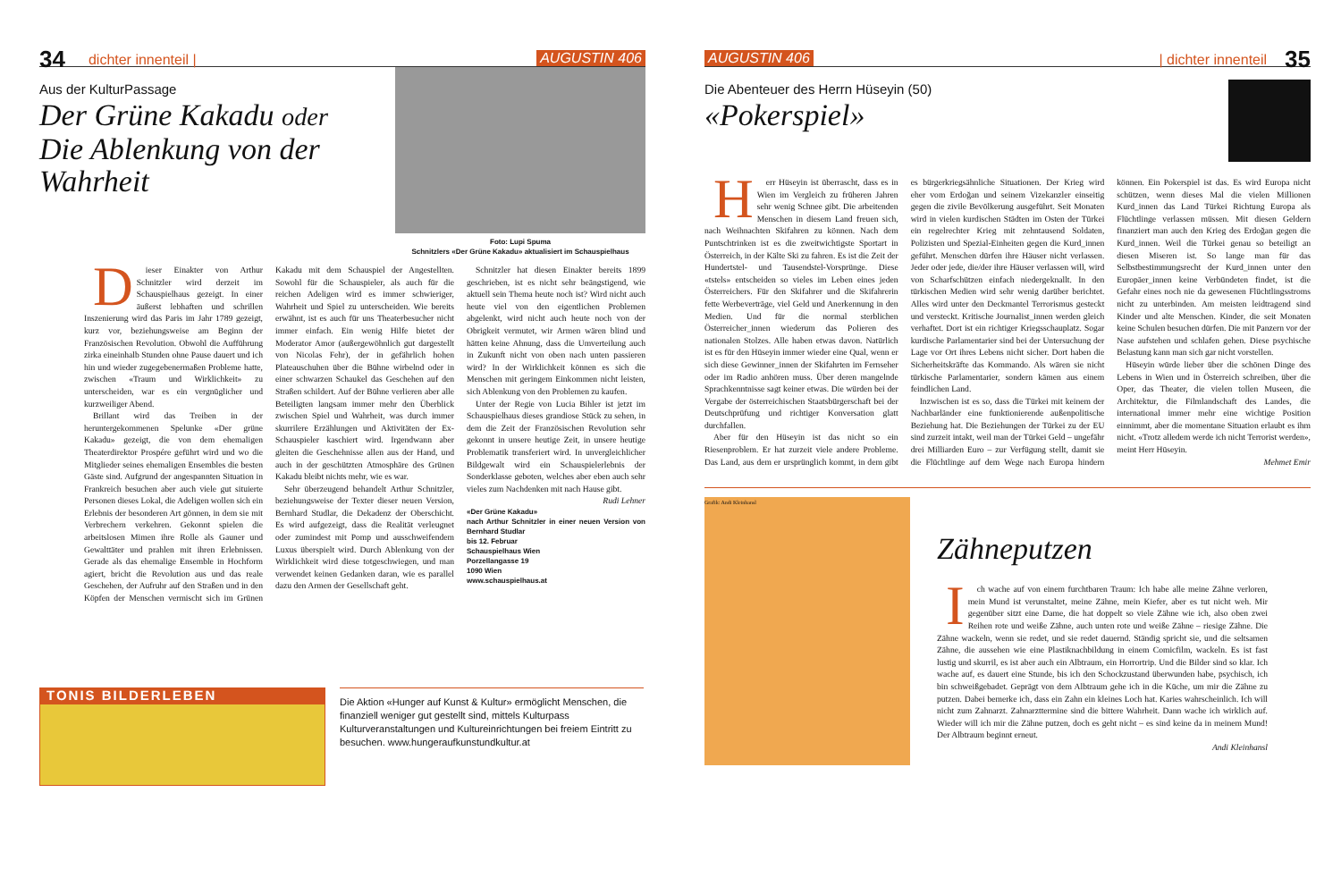34 dichter innenteil | AUGUSTIN 406
Aus der KulturPassage
Der Grüne Kakadu oder
Die Ablenkung von der Wahrheit
Foto: Lupi Spuma
Schnitzlers «Der Grüne Kakadu» aktualisiert im Schauspielhaus
Dieser Einakter von Arthur Schnitzler wird derzeit im Schauspielhaus gezeigt. In einer äußerst lebhaften und schrillen Inszenierung wird das Paris im Jahr 1789 gezeigt, kurz vor, beziehungsweise am Beginn der Französischen Revolution. Obwohl die Aufführung zirka eineinhalb Stunden ohne Pause dauert und ich hin und wieder zugegebenermaßen Probleme hatte, zwischen «Traum und Wirklichkeit» zu unterscheiden, war es ein vergnüglicher und kurzweiliger Abend.
Brillant wird das Treiben in der heruntergekommenen Spelunke «Der grüne Kakadu» gezeigt, die von dem ehemaligen Theaterdirektor Prospére geführt wird und wo die Mitglieder seines ehemaligen Ensembles die besten Gäste sind. Aufgrund der angespannten Situation in Frankreich besuchen aber auch viele gut situierte Personen dieses Lokal, die Adeligen wollen sich ein Erlebnis der besonderen Art gönnen, in dem sie mit Verbrechern verkehren. Gekonnt spielen die arbeitslosen Mimen ihre Rolle als Gauner und Gewalttäter und prahlen mit ihren Erlebnissen. Gerade als das ehemalige Ensemble in Hochform agiert, bricht die Revolution aus und das reale Geschehen, der Aufruhr auf den Straßen und in den Köpfen der Menschen vermischt sich im Grünen Kakadu mit dem Schauspiel der Angestellten. Sowohl für die Schauspieler, als auch für die reichen Adeligen wird es immer schwieriger, Wahrheit und Spiel zu unterscheiden. Wie bereits erwähnt, ist es auch für uns Theaterbesucher nicht immer einfach. Ein wenig Hilfe bietet der Moderator Amor (außergewöhnlich gut dargestellt von Nicolas Fehr), der in gefährlich hohen Plateauschuhen über die Bühne wirbelnd oder in einer schwarzen Schaukel das Geschehen auf den Straßen schildert. Auf der Bühne verlieren aber alle Beteiligten langsam immer mehr den Überblick zwischen Spiel und Wahrheit, was durch immer skurrilere Erzählungen und Aktivitäten der Ex-Schauspieler kaschiert wird. Irgendwann aber gleiten die Geschehnisse allen aus der Hand, und auch in der geschützten Atmosphäre des Grünen Kakadu bleibt nichts mehr, wie es war.
Sehr überzeugend behandelt Arthur Schnitzler, beziehungsweise der Texter dieser neuen Version, Bernhard Studlar, die Dekadenz der Oberschicht. Es wird aufgezeigt, dass die Realität verleugnet oder zumindest mit Pomp und ausschweifendem Luxus überspielt wird. Durch Ablenkung von der Wirklichkeit wird diese totgeschwiegen, und man verwendet keinen Gedanken daran, wie es parallel dazu den Armen der Gesellschaft geht.
Schnitzler hat diesen Einakter bereits 1899 geschrieben, ist es nicht sehr beängstigend, wie aktuell sein Thema heute noch ist? Wird nicht auch heute viel von den eigentlichen Problemen abgelenkt, wird nicht auch heute noch von der Obrigkeit vermutet, wir Armen wären blind und hätten keine Ahnung, dass die Umverteilung auch in Zukunft nicht von oben nach unten passieren wird? In der Wirklichkeit können es sich die Menschen mit geringem Einkommen nicht leisten, sich Ablenkung von den Problemen zu kaufen.
Unter der Regie von Lucia Bihler ist jetzt im Schauspielhaus dieses grandiose Stück zu sehen, in dem die Zeit der Französischen Revolution sehr gekonnt in unsere heutige Zeit, in unsere heutige Problematik transferiert wird. In unvergleichlicher Bildgewalt wird ein Schauspielerlebnis der Sonderklasse geboten, welches aber eben auch sehr vieles zum Nachdenken mit nach Hause gibt.
Rudi Lehner
«Der Grüne Kakadu»
nach Arthur Schnitzler in einer neuen Version von Bernhard Studlar
bis 12. Februar
Schauspielhaus Wien
Porzellangasse 19
1090 Wien
www.schauspielhaus.at
TONIS BILDERLEBEN
Die Aktion «Hunger auf Kunst & Kultur» ermöglicht Menschen, die finanziell weniger gut gestellt sind, mittels Kulturpass Kulturveranstaltungen und Kultureinrichtungen bei freiem Eintritt zu besuchen. www.hungeraufkunstundkultur.at
AUGUSTIN 406 | dichter innenteil 35
Die Abenteuer des Herrn Hüseyin (50)
«Pokerspiel»
Herr Hüseyin ist überrascht, dass es in Wien im Vergleich zu früheren Jahren sehr wenig Schnee gibt. Die arbeitenden Menschen in diesem Land freuen sich, nach Weihnachten Skifahren zu können. Nach dem Puntschtrinken ist es die zweitwichtigste Sportart in Österreich, in der Kälte Ski zu fahren. Es ist die Zeit der Hundertstel- und Tausendstel-Vorsprünge. Diese «tstels» entscheiden so vieles im Leben eines jeden Österreichers. Für den Skifahrer und die Skifahrerin fette Werbeverträge, viel Geld und Anerkennung in den Medien. Und für die normal sterblichen Österreicher_innen wiederum das Polieren des nationalen Stolzes. Alle haben etwas davon. Natürlich ist es für den Hüseyin immer wieder eine Qual, wenn er sich diese Gewinner_innen der Skifahrten im Fernseher oder im Radio anhören muss. Über deren mangelnde Sprachkenntnisse sagt keiner etwas. Die würden bei der Vergabe der österreichischen Staatsbürgerschaft bei der Deutschprüfung und richtiger Konversation glatt durchfallen.
Aber für den Hüseyin ist das nicht so ein Riesenproblem. Er hat zurzeit viele andere Probleme. Das Land, aus dem er ursprünglich kommt, in dem gibt es bürgerkriegsähnliche Situationen. Der Krieg wird eher vom Erdoğan und seinem Vizekanzler einseitig gegen die zivile Bevölkerung ausgeführt. Seit Monaten wird in vielen kurdischen Städten im Osten der Türkei ein regelrechter Krieg mit zehntausend Soldaten, Polizisten und Spezial-Einheiten gegen die Kurd_innen geführt. Menschen dürfen ihre Häuser nicht verlassen. Jeder oder jede, die/der ihre Häuser verlassen will, wird von Scharfschützen einfach niedergeknallt. In den türkischen Medien wird sehr wenig darüber berichtet. Alles wird unter den Deckmantel Terrorismus gesteckt und versteckt. Kritische Journalist_innen werden gleich verhaftet. Dort ist ein richtiger Kriegsschauplatz. Sogar kurdische Parlamentarier sind bei der Untersuchung der Lage vor Ort ihres Lebens nicht sicher. Dort haben die Sicherheitskräfte das Kommando. Als wären sie nicht türkische Parlamentarier, sondern kämen aus einem feindlichen Land.
Inzwischen ist es so, dass die Türkei mit keinem der Nachbarländer eine funktionierende außenpolitische Beziehung hat. Die Beziehungen der Türkei zu der EU sind zurzeit intakt, weil man der Türkei Geld – ungefähr drei Milliarden Euro – zur Verfügung stellt, damit sie die Flüchtlinge auf dem Wege nach Europa hindern können. Ein Pokerspiel ist das. Es wird Europa nicht schützen, wenn dieses Mal die vielen Millionen Kurd_innen das Land Türkei Richtung Europa als Flüchtlinge verlassen müssen. Mit diesen Geldern finanziert man auch den Krieg des Erdoğan gegen die Kurd_innen. Weil die Türkei genau so beteiligt an diesen Miseren ist. So lange man für das Selbstbestimmungsrecht der Kurd_innen unter den Europäer_innen keine Verbündeten findet, ist die Gefahr eines noch nie da gewesenen Flüchtlingsstroms nicht zu unterbinden. Am meisten leidtragend sind Kinder und alte Menschen. Kinder, die seit Monaten keine Schulen besuchen dürfen. Die mit Panzern vor der Nase aufstehen und schlafen gehen. Diese psychische Belastung kann man sich gar nicht vorstellen.
Hüseyin würde lieber über die schönen Dinge des Lebens in Wien und in Österreich schreiben, über die Oper, das Theater, die vielen tollen Museen, die Architektur, die Filmlandschaft des Landes, die international immer mehr eine wichtige Position einnimmt, aber die momentane Situation erlaubt es ihm nicht. «Trotz alledem werde ich nicht Terrorist werden», meint Herr Hüseyin.
Mehmet Emir
Grafik: Andi Kleinhansl
Zähneputzen
Ich wache auf von einem furchtbaren Traum: Ich habe alle meine Zähne verloren, mein Mund ist verunstaltet, meine Zähne, mein Kiefer, aber es tut nicht weh. Mir gegenüber sitzt eine Dame, die hat doppelt so viele Zähne wie ich, also oben zwei Reihen rote und weiße Zähne, auch unten rote und weiße Zähne – riesige Zähne. Die Zähne wackeln, wenn sie redet, und sie redet dauernd. Ständig spricht sie, und die seltsamen Zähne, die aussehen wie eine Plastiknachbildung in einem Comicfilm, wackeln. Es ist fast lustig und skurril, es ist aber auch ein Albtraum, ein Horrortrip. Und die Bilder sind so klar. Ich wache auf, es dauert eine Stunde, bis ich den Schockzustand überwunden habe, psychisch, ich bin schweißgebadet. Geprägt von dem Albtraum gehe ich in die Küche, um mir die Zähne zu putzen. Dabei bemerke ich, dass ein Zahn ein kleines Loch hat. Karies wahrscheinlich. Ich will nicht zum Zahnarzt. Zahnarzttermine sind die bittere Wahrheit. Dann wache ich wirklich auf. Wieder will ich mir die Zähne putzen, doch es geht nicht – es sind keine da in meinem Mund! Der Albtraum beginnt erneut.
Andi Kleinhansl